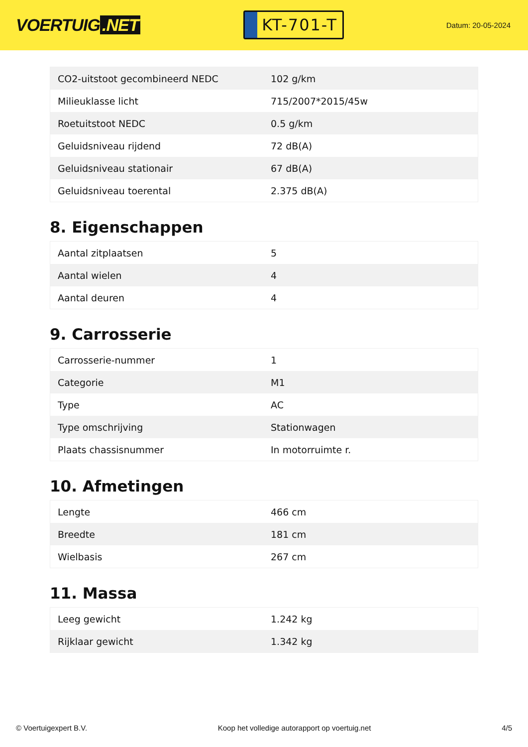VOERTUIG.NET
KT-701-T
Datum: 20-05-2024
| CO2-uitstoot gecombineerd NEDC | 102 g/km |
| Milieuklasse licht | 715/2007*2015/45w |
| Roetuitstoot NEDC | 0.5 g/km |
| Geluidsniveau rijdend | 72 dB(A) |
| Geluidsniveau stationair | 67 dB(A) |
| Geluidsniveau toerental | 2.375 dB(A) |
8. Eigenschappen
| Aantal zitplaatsen | 5 |
| Aantal wielen | 4 |
| Aantal deuren | 4 |
9. Carrosserie
| Carrosserie-nummer | 1 |
| Categorie | M1 |
| Type | AC |
| Type omschrijving | Stationwagen |
| Plaats chassisnummer | In motorruimte r. |
10. Afmetingen
| Lengte | 466 cm |
| Breedte | 181 cm |
| Wielbasis | 267 cm |
11. Massa
| Leeg gewicht | 1.242 kg |
| Rijklaar gewicht | 1.342 kg |
© Voertuigexpert B.V. Koop het volledige autorapport op voertuig.net 4/5